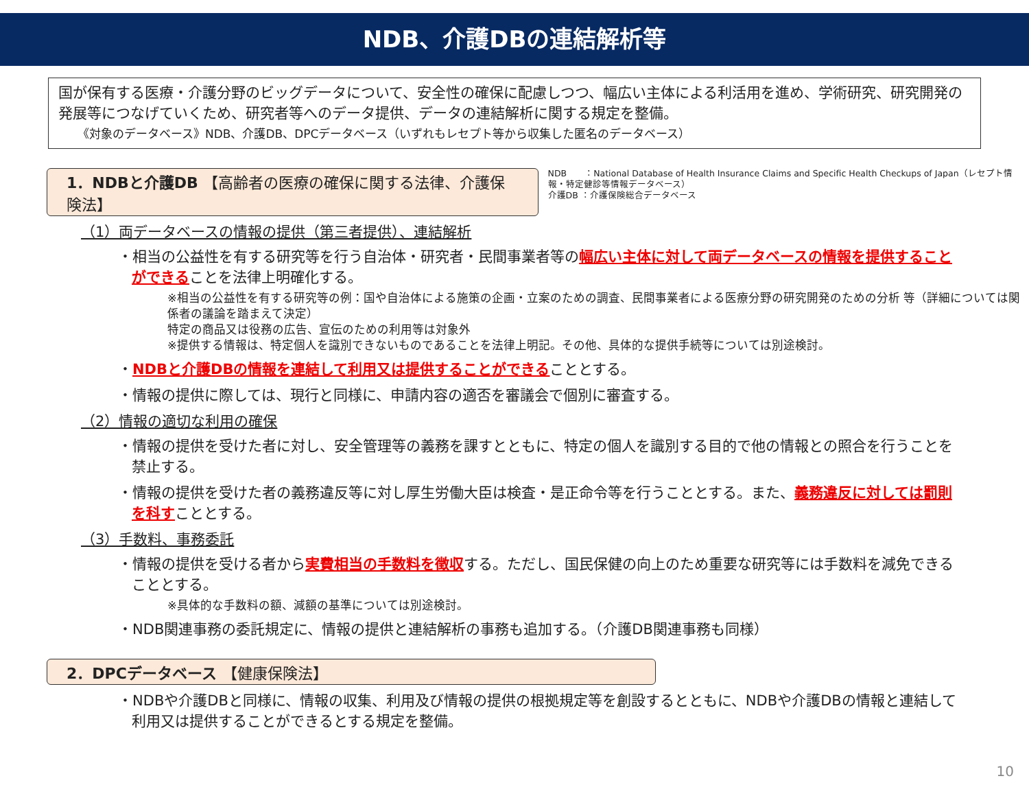NDB、介護DBの連結解析等
国が保有する医療・介護分野のビッグデータについて、安全性の確保に配慮しつつ、幅広い主体による利活用を進め、学術研究、研究開発の発展等につなげていくため、研究者等へのデータ提供、データの連結解析に関する規定を整備。
《対象のデータベース》NDB、介護DB、DPCデータベース（いずれもレセプト等から収集した匿名のデータベース）
1．NDBと介護DB 【高齢者の医療の確保に関する法律、介護保険法】
NDB　　：National Database of Health Insurance Claims and Specific Health Checkups of Japan（レセプト情報・特定健診等情報データベース）
介護DB ：介護保険総合データベース
（1）両データベースの情報の提供（第三者提供）、連結解析
・相当の公益性を有する研究等を行う自治体・研究者・民間事業者等の幅広い主体に対して両データベースの情報を提供することができることを法律上明確化する。
※相当の公益性を有する研究等の例：国や自治体による施策の企画・立案のための調査、民間事業者による医療分野の研究開発のための分析 等（詳細については関係者の議論を踏まえて決定）
特定の商品又は役務の広告、宣伝のための利用等は対象外
※提供する情報は、特定個人を識別できないものであることを法律上明記。その他、具体的な提供手続等については別途検討。
・NDBと介護DBの情報を連結して利用又は提供することができることとする。
・情報の提供に際しては、現行と同様に、申請内容の適否を審議会で個別に審査する。
（2）情報の適切な利用の確保
・情報の提供を受けた者に対し、安全管理等の義務を課すとともに、特定の個人を識別する目的で他の情報との照合を行うことを禁止する。
・情報の提供を受けた者の義務違反等に対し厚生労働大臣は検査・是正命令等を行うこととする。また、義務違反に対しては罰則を科すこととする。
（3）手数料、事務委託
・情報の提供を受ける者から実費相当の手数料を徴収する。ただし、国民保健の向上のため重要な研究等には手数料を減免できることとする。
※具体的な手数料の額、減額の基準については別途検討。
・NDB関連事務の委託規定に、情報の提供と連結解析の事務も追加する。（介護DB関連事務も同様）
2．DPCデータベース 【健康保険法】
・NDBや介護DBと同様に、情報の収集、利用及び情報の提供の根拠規定等を創設するとともに、NDBや介護DBの情報と連結して利用又は提供することができるとする規定を整備。
10